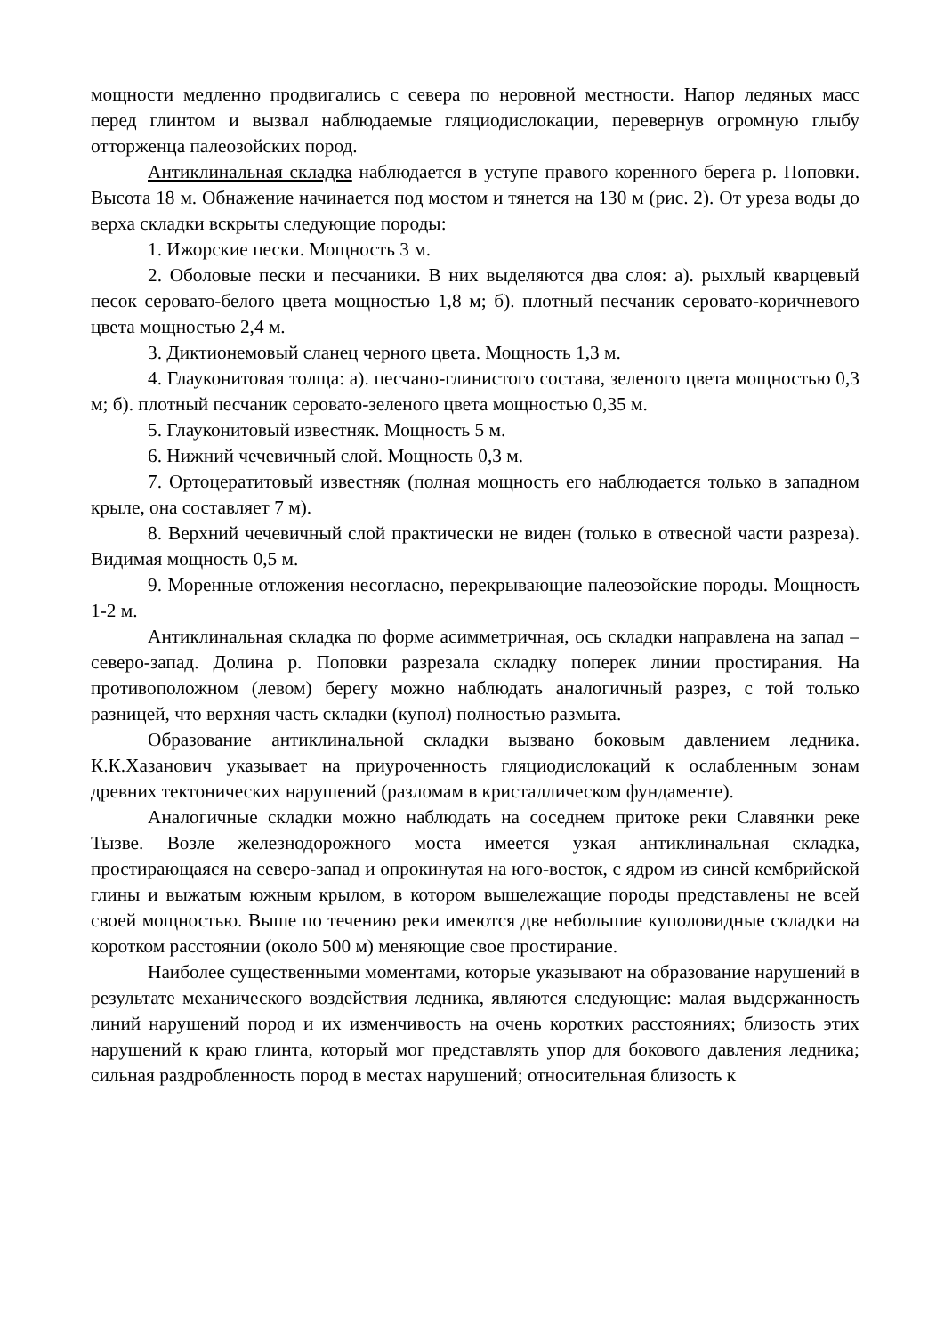мощности медленно продвигались с севера по неровной местности. Напор ледяных масс перед глинтом и вызвал наблюдаемые гляциодислокации, перевернув огромную глыбу отторженца палеозойских пород.
Антиклинальная складка наблюдается в уступе правого коренного берега р. Поповки. Высота 18 м. Обнажение начинается под мостом и тянется на 130 м (рис. 2). От уреза воды до верха складки вскрыты следующие породы:
1. Ижорские пески. Мощность 3 м.
2. Оболовые пески и песчаники. В них выделяются два слоя: а). рыхлый кварцевый песок серовато-белого цвета мощностью 1,8 м; б). плотный песчаник серовато-коричневого цвета мощностью 2,4 м.
3. Диктионемовый сланец черного цвета. Мощность 1,3 м.
4. Глауконитовая толща: а). песчано-глинистого состава, зеленого цвета мощностью 0,3 м; б). плотный песчаник серовато-зеленого цвета мощностью 0,35 м.
5. Глауконитовый известняк. Мощность 5 м.
6. Нижний чечевичный слой. Мощность 0,3 м.
7. Ортоцератитовый известняк (полная мощность его наблюдается только в западном крыле, она составляет 7 м).
8. Верхний чечевичный слой практически не виден (только в отвесной части разреза). Видимая мощность 0,5 м.
9. Моренные отложения несогласно, перекрывающие палеозойские породы. Мощность 1-2 м.
Антиклинальная складка по форме асимметричная, ось складки направлена на запад – северо-запад. Долина р. Поповки разрезала складку поперек линии простирания. На противоположном (левом) берегу можно наблюдать аналогичный разрез, с той только разницей, что верхняя часть складки (купол) полностью размыта.
Образование антиклинальной складки вызвано боковым давлением ледника. К.К.Хазанович указывает на приуроченность гляциодислокаций к ослабленным зонам древних тектонических нарушений (разломам в кристаллическом фундаменте).
Аналогичные складки можно наблюдать на соседнем притоке реки Славянки реке Тызве. Возле железнодорожного моста имеется узкая антиклинальная складка, простирающаяся на северо-запад и опрокинутая на юго-восток, с ядром из синей кембрийской глины и выжатым южным крылом, в котором вышележащие породы представлены не всей своей мощностью. Выше по течению реки имеются две небольшие куполовидные складки на коротком расстоянии (около 500 м) меняющие свое простирание.
Наиболее существенными моментами, которые указывают на образование нарушений в результате механического воздействия ледника, являются следующие: малая выдержанность линий нарушений пород и их изменчивость на очень коротких расстояниях; близость этих нарушений к краю глинта, который мог представлять упор для бокового давления ледника; сильная раздробленность пород в местах нарушений; относительная близость к